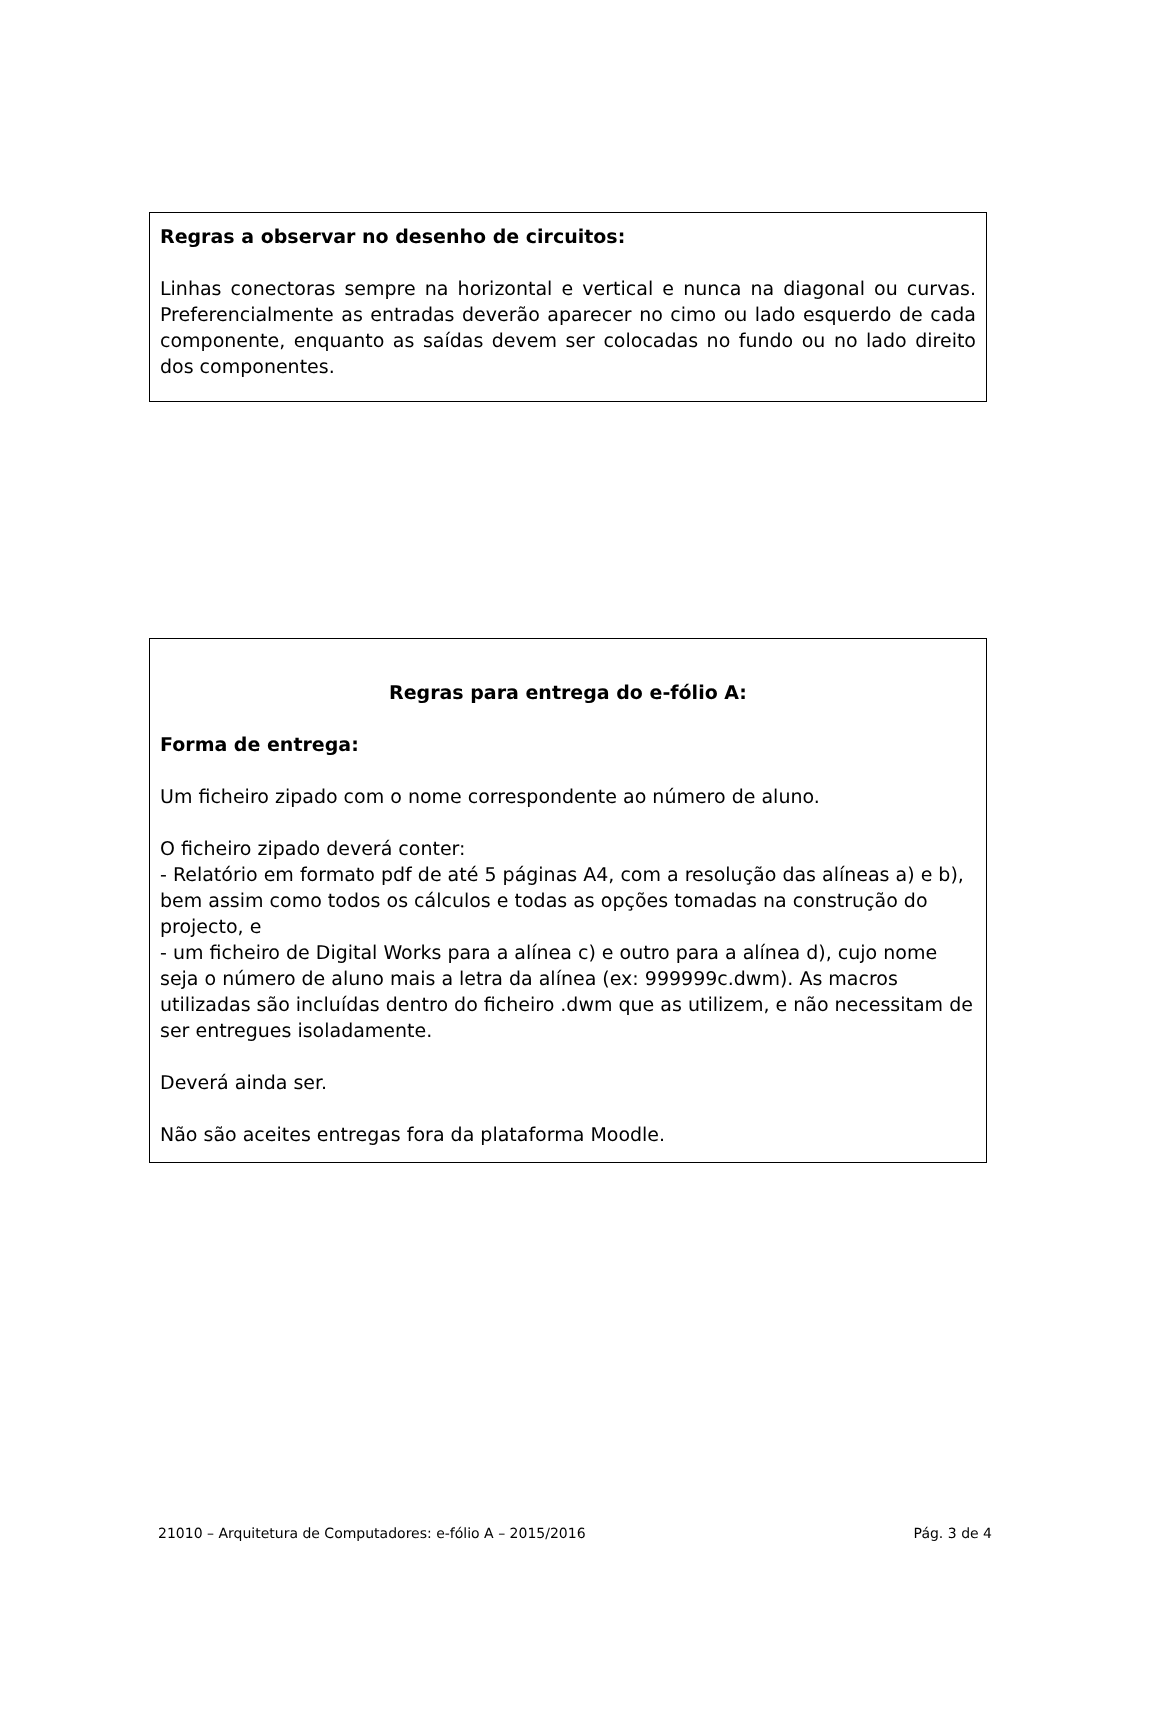Regras a observar no desenho de circuitos:
Linhas conectoras sempre na horizontal e vertical e nunca na diagonal ou curvas. Preferencialmente as entradas deverão aparecer no cimo ou lado esquerdo de cada componente, enquanto as saídas devem ser colocadas no fundo ou no lado direito dos componentes.
Regras para entrega do e-fólio A:
Forma de entrega:
Um ficheiro zipado com o nome correspondente ao número de aluno.
O ficheiro zipado deverá conter:
- Relatório em formato pdf de até 5 páginas A4, com a resolução das alíneas a) e b), bem assim como todos os cálculos e todas as opções tomadas na construção do projecto, e
- um ficheiro de Digital Works para a alínea c) e outro para a alínea d), cujo nome seja o número de aluno mais a letra da alínea (ex: 999999c.dwm). As macros utilizadas são incluídas dentro do ficheiro .dwm que as utilizem, e não necessitam de ser entregues isoladamente.
Deverá ainda ser.
Não são aceites entregas fora da plataforma Moodle.
21010 – Arquitetura de Computadores: e-fólio A – 2015/2016 Pág. 3 de 4